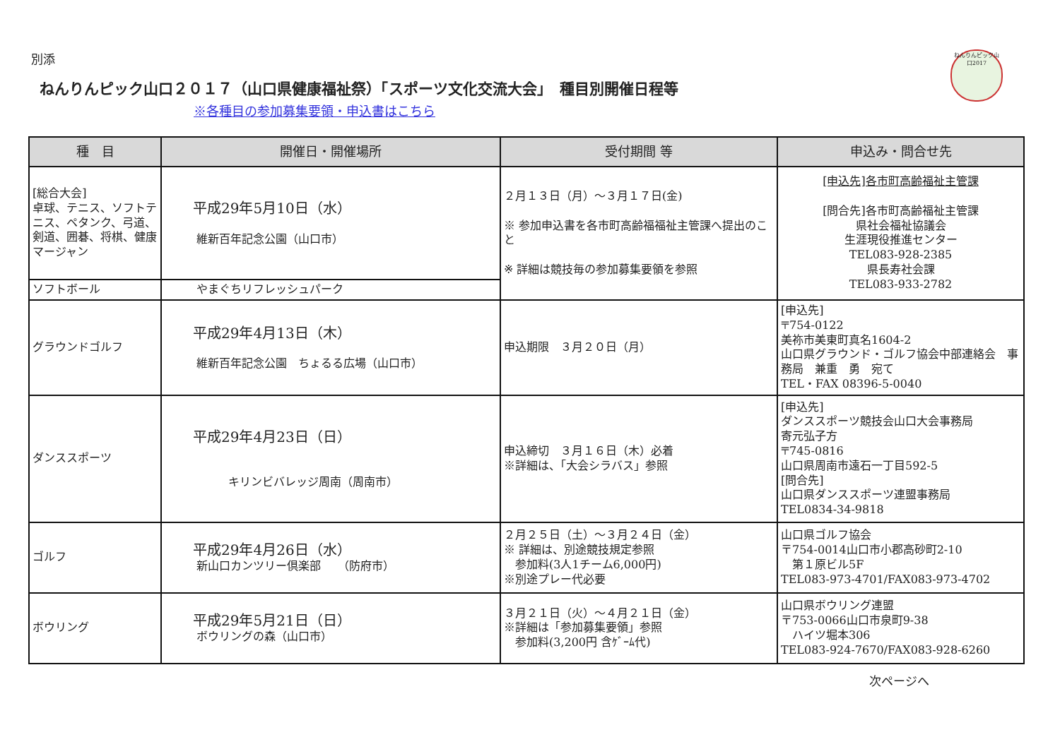ねんりんピック山口2017
別添
ねんりんピック山口２０１７（山口県健康福祉祭）「スポーツ文化交流大会」　種目別開催日程等
※各種目の参加募集要領・申込書はこちら
| 種 目 | 開催日・開催場所 | 受付期間 等 | 申込み・問合せ先 |
| --- | --- | --- | --- |
| [総合大会] 卓球、テニス、ソフトテニス、ペタンク、弓道、剣道、囲碁、将棋、健康マージャン | 平成29年5月10日（水） 維新百年記念公園（山口市） | ２月１３日（月）～３月１７日(金) ※ 参加申込書を各市町高齢福福祉主管課へ提出のこと ※ 詳細は競技毎の参加募集要領を参照 | [申込先]各市町高齢福祉主管課 [問合先]各市町高齢福祉主管課 県社会福祉協議会 生涯現役推進センター TEL083-928-2385 県長寿社会課 TEL083-933-2782 |
| ソフトボール | やまぐちリフレッシュパーク | | |
| グラウンドゴルフ | 平成29年4月13日（木） 維新百年記念公園 ちょるる広場（山口市） | 申込期限 ３月２０日（月） | [申込先] 〒754-0122 美祢市美東町真名1604-2 山口県グラウンド・ゴルフ協会中部連絡会 事務局 兼重 勇 宛て TEL・FAX 08396-5-0040 |
| ダンススポーツ | 平成29年4月23日（日） キリンビバレッジ周南（周南市） | 申込締切 ３月１６日（木）必着 ※詳細は、「大会シラバス」参照 | [申込先] ダンススポーツ競技会山口大会事務局 寄元弘子方 〒745-0816 山口県周南市遠石一丁目592-5 [問合先] 山口県ダンススポーツ連盟事務局 TEL0834-34-9818 |
| ゴルフ | 平成29年4月26日（水） 新山口カンツリー倶楽部 （防府市） | ２月２５日（土）～３月２４日（金） ※ 詳細は、別途競技規定参照 参加料(3人1チーム6,000円) ※別途プレー代必要 | 山口県ゴルフ協会 〒754-0014山口市小郡高砂町2-10 第１原ビル5F TEL083-973-4701/FAX083-973-4702 |
| ボウリング | 平成29年5月21日（日） ボウリングの森（山口市） | ３月２１日（火）～４月２１日（金） ※詳細は「参加募集要領」参照 参加料(3,200円 含ｹﾞｰﾑ代) | 山口県ボウリング連盟 〒753-0066山口市泉町9-38 ハイツ堀本306 TEL083-924-7670/FAX083-928-6260 |
次ページへ